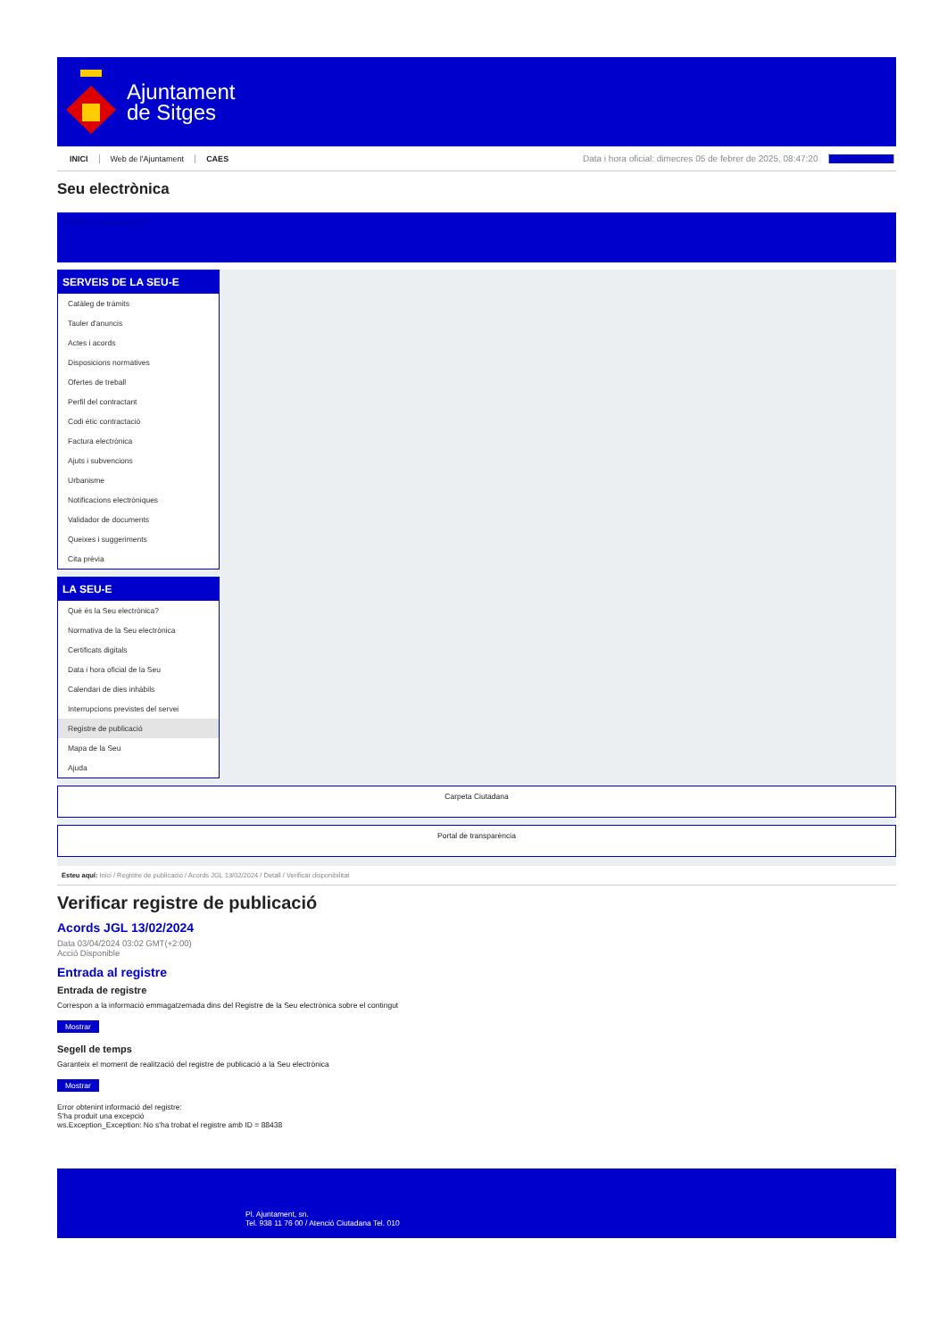Ajuntament
de Sitges
INICI Web de l'Ajuntament CAES Data i hora oficial: dimecres 05 de febrer de 2025, 08:47:20 Sincronitzar
Seu electrònica
Obtenir còpia autèntica
SERVEIS DE LA SEU-E
Catàleg de tràmits
Tauler d'anuncis
Actes i acords
Disposicions normatives
Ofertes de treball
Perfil del contractant
Codi ètic contractació
Factura electrònica
Ajuts i subvencions
Urbanisme
Notificacions electròniques
Validador de documents
Queixes i suggeriments
Cita prèvia
LA SEU-E
Què és la Seu electrònica?
Normativa de la Seu electrònica
Certificats digitals
Data i hora oficial de la Seu
Calendari de dies inhàbils
Interrupcions previstes del servei
Registre de publicació
Mapa de la Seu
Ajuda
Carpeta Ciutadana
Portal de transparència
Esteu aquí: Inici / Registre de publicació / Acords JGL 13/02/2024 / Detall / Verificar disponibilitat
Verificar registre de publicació
Acords JGL 13/02/2024
Data 03/04/2024 03:02 GMT(+2:00)
Acció Disponible
Entrada al registre
Entrada de registre
Correspon a la informació emmagatzemada dins del Registre de la Seu electrònica sobre el contingut
Mostrar
Segell de temps
Garanteix el moment de realització del registre de publicació a la Seu electrònica
Mostrar
Error obtenint informació del registre:
S'ha produit una excepció
ws.Exception_Exception: No s'ha trobat el registre amb ID = 88438
Pl. Ajuntament, sn.
Tel. 938 11 76 00 / Atenció Ciutadana Tel. 010